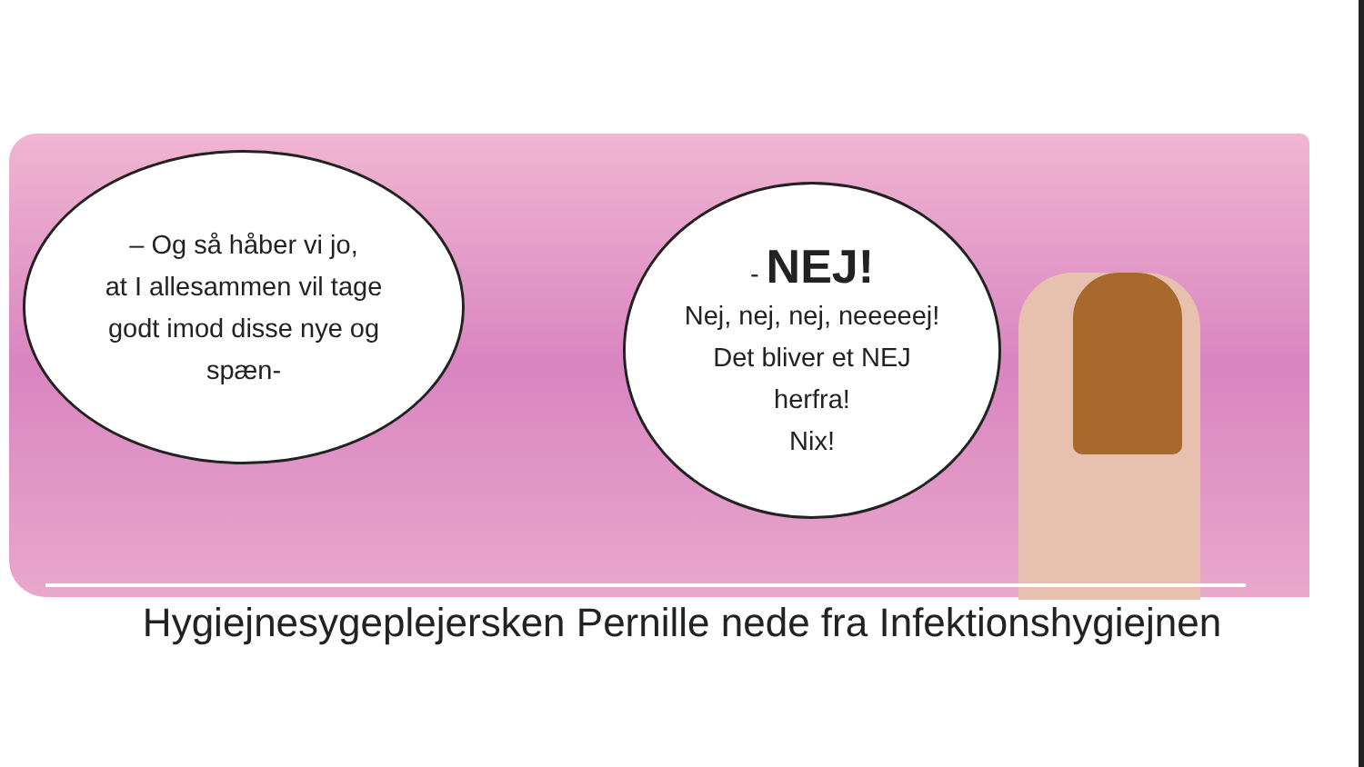– Og så håber vi jo,
at I allesammen vil tage
godt imod disse nye og
spæn-
- NEJ!
Nej, nej, nej, neeeeej!
Det bliver et NEJ
herfra!
Nix!
Hygiejnesygeplejersken Pernille nede fra Infektionshygiejnen